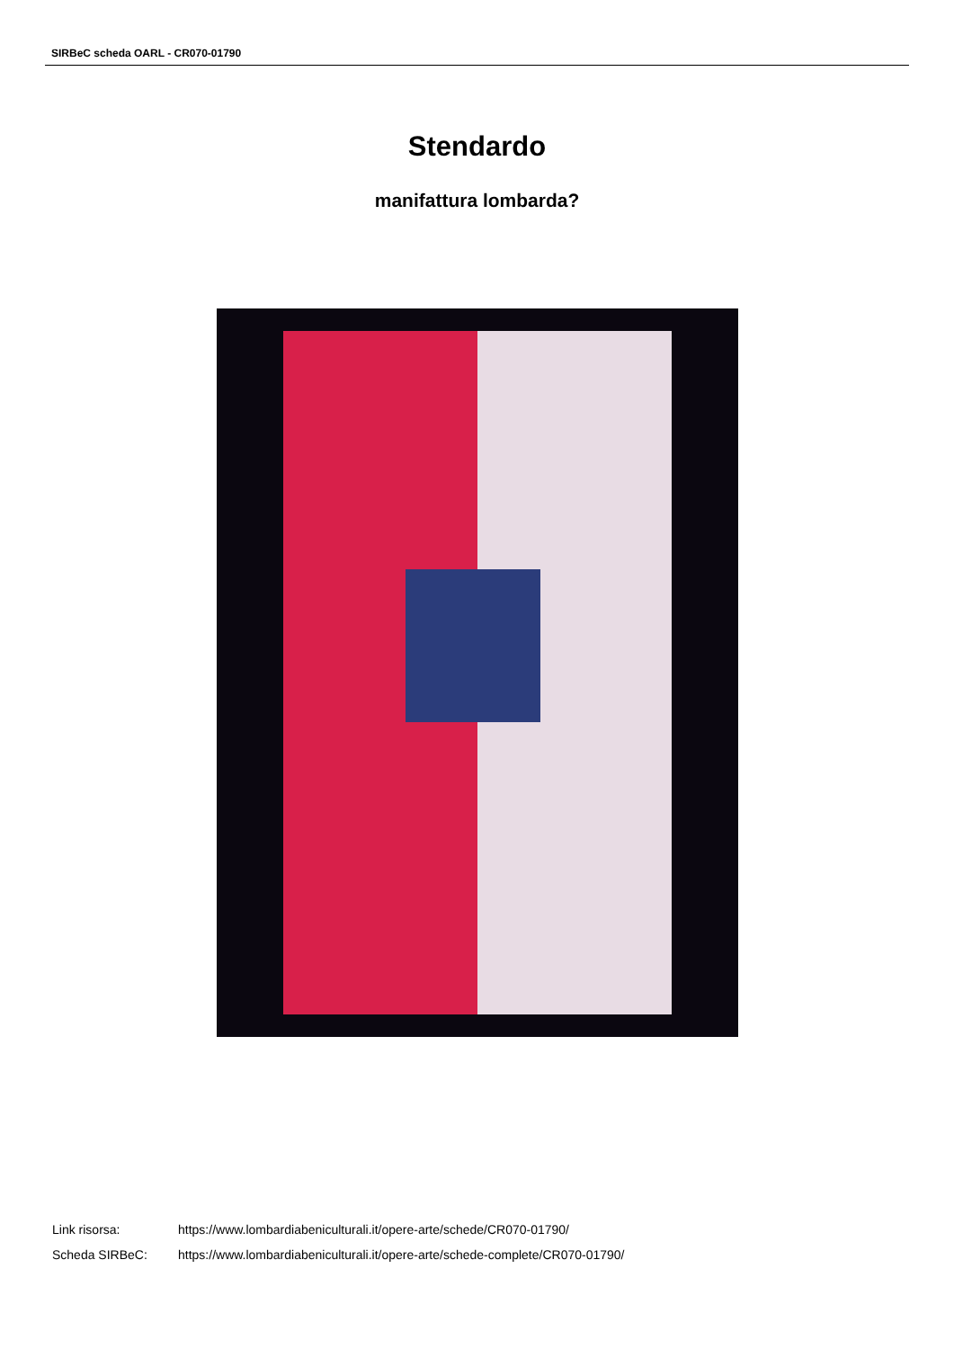SIRBeC scheda OARL - CR070-01790
Stendardo
manifattura lombarda?
| Link risorsa: | https://www.lombardiabeniculturali.it/opere-arte/schede/CR070-01790/ |
| Scheda SIRBeC: | https://www.lombardiabeniculturali.it/opere-arte/schede-complete/CR070-01790/ |